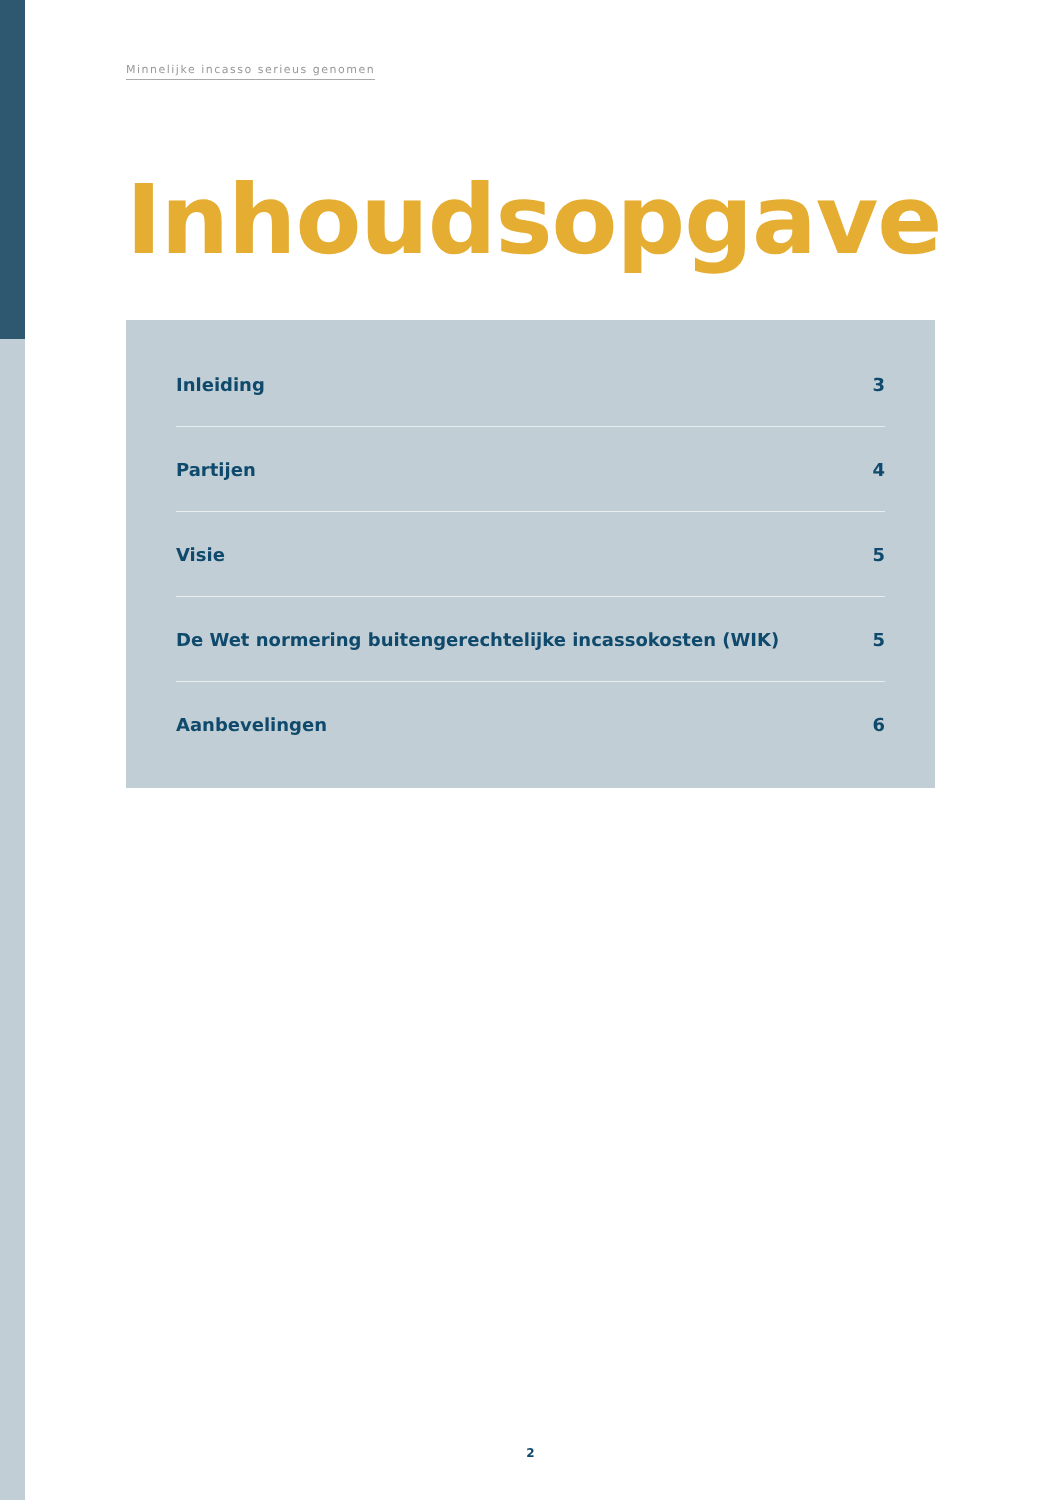Minnelijke incasso serieus genomen
Inhoudsopgave
Inleiding 3
Partijen 4
Visie 5
De Wet normering buitengerechtelijke incassokosten (WIK) 5
Aanbevelingen 6
2